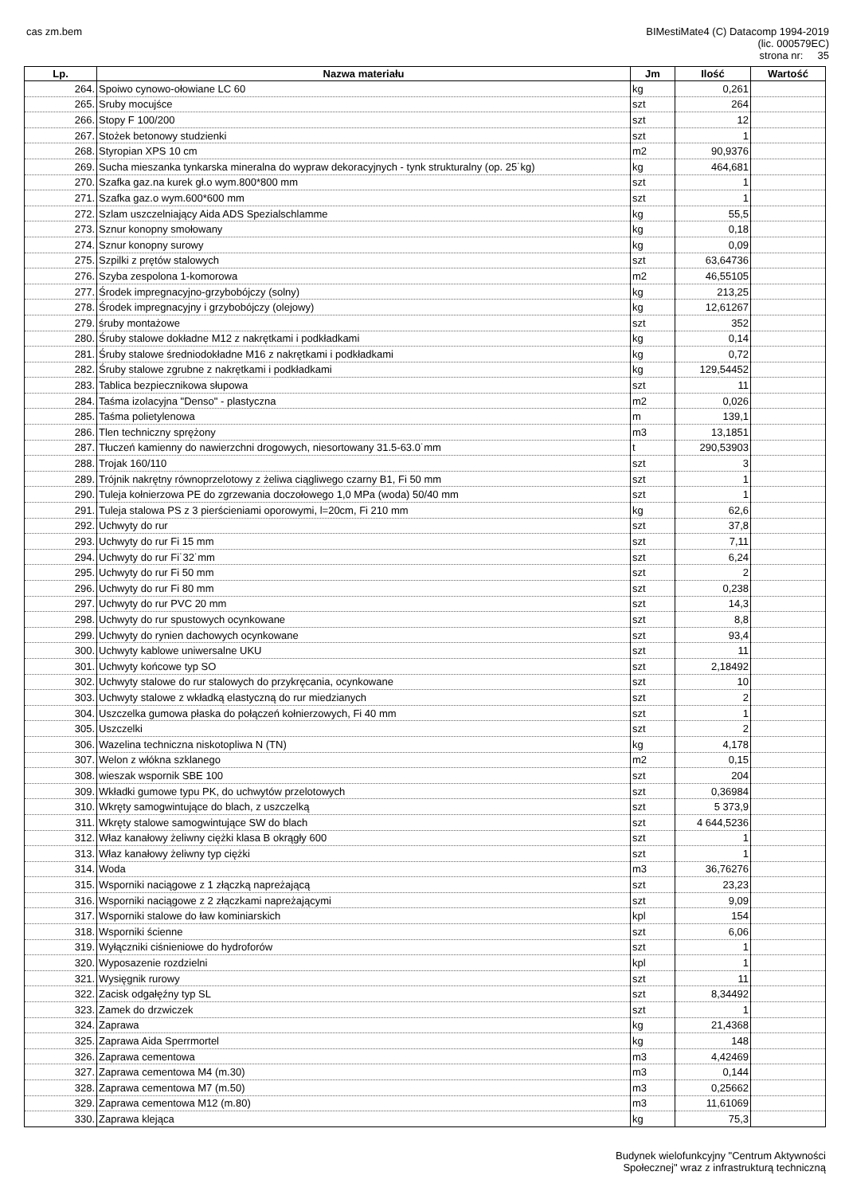cas zm.bem BIMestiMate4 (C) Datacomp 1994-2019
(lic. 000579EC)
strona nr: 35
| Lp. | Nazwa materiału | Jm | Ilość | Wartość |
| --- | --- | --- | --- | --- |
| 264. | Spoiwo cynowo-ołowiane LC 60 | kg | 0,261 | |
| 265. | Sruby mocujśce | szt | 264 | |
| 266. | Stopy F 100/200 | szt | 12 | |
| 267. | Stożek betonowy studzienki | szt | 1 | |
| 268. | Styropian XPS 10 cm | m2 | 90,9376 | |
| 269. | Sucha mieszanka tynkarska mineralna do wypraw dekoracyjnych - tynk strukturalny (op. 25˙kg) | kg | 464,681 | |
| 270. | Szafka gaz.na kurek gł.o wym.800*800 mm | szt | 1 | |
| 271. | Szafka gaz.o wym.600*600 mm | szt | 1 | |
| 272. | Szlam uszczelniający Aida ADS Spezialschlamme | kg | 55,5 | |
| 273. | Sznur konopny smołowany | kg | 0,18 | |
| 274. | Sznur konopny surowy | kg | 0,09 | |
| 275. | Szpilki z prętów stalowych | szt | 63,64736 | |
| 276. | Szyba zespolona 1-komorowa | m2 | 46,55105 | |
| 277. | Środek impregnacyjno-grzybobójczy (solny) | kg | 213,25 | |
| 278. | Środek impregnacyjny i grzybobójczy (olejowy) | kg | 12,61267 | |
| 279. | śruby montażowe | szt | 352 | |
| 280. | Śruby stalowe dokładne M12 z nakrętkami i podkładkami | kg | 0,14 | |
| 281. | Śruby stalowe średniodokładne M16 z nakrętkami i podkładkami | kg | 0,72 | |
| 282. | Śruby stalowe zgrubne z nakrętkami i podkładkami | kg | 129,54452 | |
| 283. | Tablica bezpiecznikowa słupowa | szt | 11 | |
| 284. | Taśma izolacyjna "Denso" - plastyczna | m2 | 0,026 | |
| 285. | Taśma polietylenowa | m | 139,1 | |
| 286. | Tlen techniczny sprężony | m3 | 13,1851 | |
| 287. | Tłuczeń kamienny do nawierzchni drogowych, niesortowany 31.5-63.0˙mm | t | 290,53903 | |
| 288. | Trojak 160/110 | szt | 3 | |
| 289. | Trójnik nakrętny równoprzelotowy z żeliwa ciągliwego czarny B1, Fi 50 mm | szt | 1 | |
| 290. | Tuleja kołnierzowa PE do zgrzewania doczołowego 1,0 MPa (woda) 50/40 mm | szt | 1 | |
| 291. | Tuleja stalowa PS z 3 pierścieniami oporowymi, l=20cm, Fi 210 mm | kg | 62,6 | |
| 292. | Uchwyty do rur | szt | 37,8 | |
| 293. | Uchwyty do rur Fi 15 mm | szt | 7,11 | |
| 294. | Uchwyty do rur Fi˙32˙mm | szt | 6,24 | |
| 295. | Uchwyty do rur Fi 50 mm | szt | 2 | |
| 296. | Uchwyty do rur Fi 80 mm | szt | 0,238 | |
| 297. | Uchwyty do rur PVC 20 mm | szt | 14,3 | |
| 298. | Uchwyty do rur spustowych ocynkowane | szt | 8,8 | |
| 299. | Uchwyty do rynien dachowych ocynkowane | szt | 93,4 | |
| 300. | Uchwyty kablowe uniwersalne UKU | szt | 11 | |
| 301. | Uchwyty końcowe typ SO | szt | 2,18492 | |
| 302. | Uchwyty stalowe do rur stalowych do przykręcania, ocynkowane | szt | 10 | |
| 303. | Uchwyty stalowe z wkładką elastyczną do rur miedzianych | szt | 2 | |
| 304. | Uszczelka gumowa płaska do połączeń kołnierzowych, Fi 40 mm | szt | 1 | |
| 305. | Uszczelki | szt | 2 | |
| 306. | Wazelina techniczna niskotopliwa N (TN) | kg | 4,178 | |
| 307. | Welon z włókna szklanego | m2 | 0,15 | |
| 308. | wieszak wspornik SBE 100 | szt | 204 | |
| 309. | Wkładki gumowe typu PK, do uchwytów przelotowych | szt | 0,36984 | |
| 310. | Wkręty samogwintujące do blach, z uszczelką | szt | 5 373,9 | |
| 311. | Wkręty stalowe samogwintujące SW do blach | szt | 4 644,5236 | |
| 312. | Właz kanałowy żeliwny ciężki klasa B okrągły 600 | szt | 1 | |
| 313. | Właz kanałowy żeliwny typ ciężki | szt | 1 | |
| 314. | Woda | m3 | 36,76276 | |
| 315. | Wsporniki naciągowe z 1 złączką napreżającą | szt | 23,23 | |
| 316. | Wsporniki naciągowe z 2 złączkami napreżającymi | szt | 9,09 | |
| 317. | Wsporniki stalowe do ław kominiarskich | kpl | 154 | |
| 318. | Wsporniki ścienne | szt | 6,06 | |
| 319. | Wyłączniki ciśnieniowe do hydroforów | szt | 1 | |
| 320. | Wyposazenie rozdzielni | kpl | 1 | |
| 321. | Wysięgnik rurowy | szt | 11 | |
| 322. | Zacisk odgałęźny typ SL | szt | 8,34492 | |
| 323. | Zamek do drzwiczek | szt | 1 | |
| 324. | Zaprawa | kg | 21,4368 | |
| 325. | Zaprawa Aida Sperrmortel | kg | 148 | |
| 326. | Zaprawa cementowa | m3 | 4,42469 | |
| 327. | Zaprawa cementowa M4 (m.30) | m3 | 0,144 | |
| 328. | Zaprawa cementowa M7 (m.50) | m3 | 0,25662 | |
| 329. | Zaprawa cementowa M12 (m.80) | m3 | 11,61069 | |
| 330. | Zaprawa klejąca | kg | 75,3 | |
Budynek wielofunkcyjny "Centrum Aktywności
Społecznej" wraz z infrastrukturą techniczną